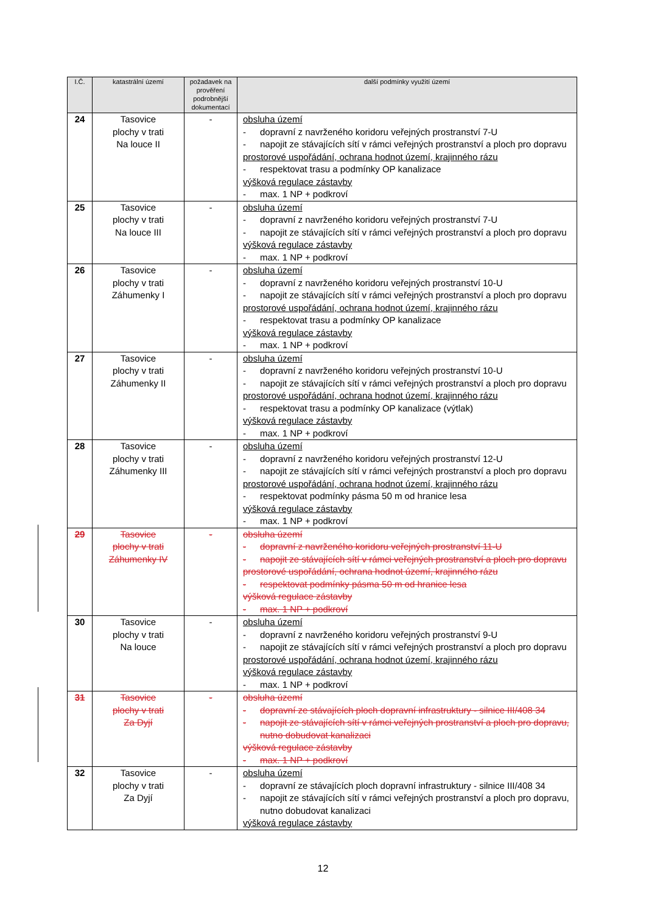| I.Č. | katastrální území | požadavek na prověření podrobnější dokumentací | další podmínky využití území |
| --- | --- | --- | --- |
| 24 | Tasovice plochy v trati Na louce II | - | obsluha území - dopravní z navrženého koridoru veřejných prostranství 7-U - napojit ze stávajících sítí v rámci veřejných prostranství a ploch pro dopravu prostorové uspořádání, ochrana hodnot území, krajinného rázu - respektovat trasu a podmínky OP kanalizace výšková regulace zástavby - max. 1 NP + podkroví |
| 25 | Tasovice plochy v trati Na louce III | - | obsluha území - dopravní z navrženého koridoru veřejných prostranství 7-U - napojit ze stávajících sítí v rámci veřejných prostranství a ploch pro dopravu výšková regulace zástavby - max. 1 NP + podkroví |
| 26 | Tasovice plochy v trati Záhumenky I | - | obsluha území - dopravní z navrženého koridoru veřejných prostranství 10-U - napojit ze stávajících sítí v rámci veřejných prostranství a ploch pro dopravu prostorové uspořádání, ochrana hodnot území, krajinného rázu - respektovat trasu a podmínky OP kanalizace výšková regulace zástavby - max. 1 NP + podkroví |
| 27 | Tasovice plochy v trati Záhumenky II | - | obsluha území - dopravní z navrženého koridoru veřejných prostranství 10-U - napojit ze stávajících sítí v rámci veřejných prostranství a ploch pro dopravu prostorové uspořádání, ochrana hodnot území, krajinného rázu - respektovat trasu a podmínky OP kanalizace (výtlak) výšková regulace zástavby - max. 1 NP + podkroví |
| 28 | Tasovice plochy v trati Záhumenky III | - | obsluha území - dopravní z navrženého koridoru veřejných prostranství 12-U - napojit ze stávajících sítí v rámci veřejných prostranství a ploch pro dopravu prostorové uspořádání, ochrana hodnot území, krajinného rázu - respektovat podmínky pásma 50 m od hranice lesa výšková regulace zástavby - max. 1 NP + podkroví |
| 29 | Tasovice plochy v trati Záhumenky IV | - | obsluha území - dopravní z navrženého koridoru veřejných prostranství 11-U - napojit ze stávajících sítí v rámci veřejných prostranství a ploch pro dopravu prostorové uspořádání, ochrana hodnot území, krajinného rázu - respektovat podmínky pásma 50 m od hranice lesa výšková regulace zástavby - max. 1 NP + podkroví |
| 30 | Tasovice plochy v trati Na louce | - | obsluha území - dopravní z navrženého koridoru veřejných prostranství 9-U - napojit ze stávajících sítí v rámci veřejných prostranství a ploch pro dopravu prostorové uspořádání, ochrana hodnot území, krajinného rázu výšková regulace zástavby - max. 1 NP + podkroví |
| 31 | Tasovice plochy v trati Za Dyjí | - | obsluha území - dopravní ze stávajících ploch dopravní infrastruktury - silnice III/408 34 - napojit ze stávajících sítí v rámci veřejných prostranství a ploch pro dopravu, nutno dobudovat kanalizaci výšková regulace zástavby - max. 1 NP + podkroví |
| 32 | Tasovice plochy v trati Za Dyjí | - | obsluha území - dopravní ze stávajících ploch dopravní infrastruktury - silnice III/408 34 - napojit ze stávajících sítí v rámci veřejných prostranství a ploch pro dopravu, nutno dobudovat kanalizaci výšková regulace zástavby |
12